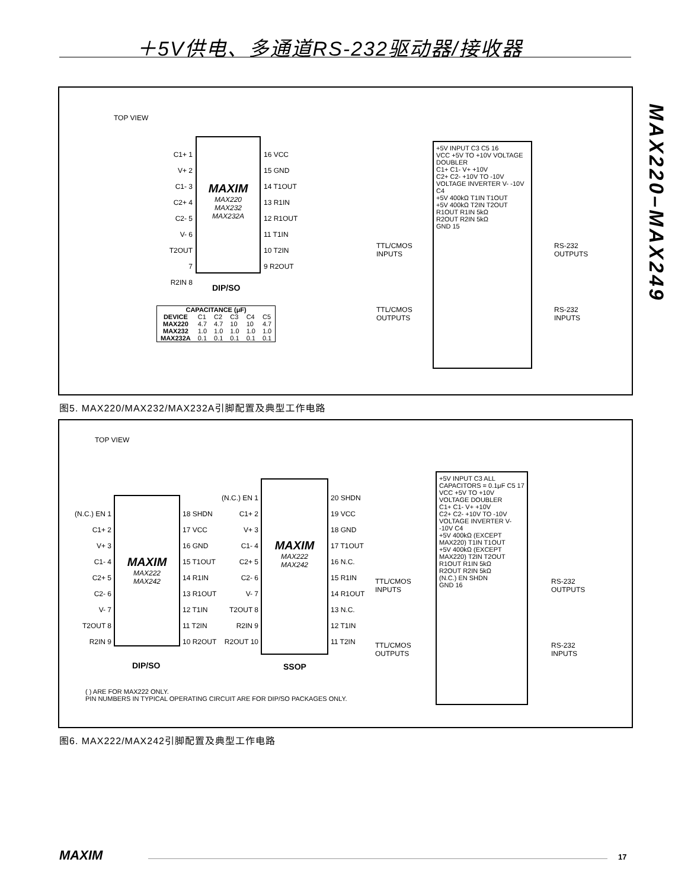＋5V供电、多通道RS-232驱动器/接收器
MAX220–MAX249
TOP VIEW
MAXIM
MAX220
MAX232
MAX232A
C1+ 1
V+ 2
C1- 3
C2+ 4
C2- 5
V- 6
T2OUT 7
R2IN 8
16 VCC
15 GND
14 T1OUT
13 R1IN
12 R1OUT
11 T1IN
10 T2IN
9 R2OUT
DIP/SO
| CAPACITANCE (μF) | | | | | |
| --- | --- | --- | --- | --- | --- |
| DEVICE | C1 | C2 | C3 | C4 | C5 |
| MAX220 | 4.7 | 4.7 | 10 | 10 | 4.7 |
| MAX232 | 1.0 | 1.0 | 1.0 | 1.0 | 1.0 |
| MAX232A | 0.1 | 0.1 | 0.1 | 0.1 | 0.1 |
+5V INPUT C3 C5 16
VCC +5V TO +10V VOLTAGE DOUBLER
C1+ C1- V+ +10V
C2+ C2- +10V TO -10V VOLTAGE INVERTER V- -10V C4
+5V 400kΩ T1IN T1OUT
+5V 400kΩ T2IN T2OUT
R1OUT R1IN 5kΩ
R2OUT R2IN 5kΩ
GND 15
TTL/CMOS
INPUTS
RS-232
OUTPUTS
TTL/CMOS
OUTPUTS
RS-232
INPUTS
图5. MAX220/MAX232/MAX232A引脚配置及典型工作电路
TOP VIEW
MAXIM
MAX222
MAX242
(N.C.) EN 1
C1+ 2
V+ 3
C1- 4
C2+ 5
C2- 6
V- 7
T2OUT 8
R2IN 9
18 SHDN
17 VCC
16 GND
15 T1OUT
14 R1IN
13 R1OUT
12 T1IN
11 T2IN
10 R2OUT
DIP/SO
MAXIM
MAX222
MAX242
(N.C.) EN 1
C1+ 2
V+ 3
C1- 4
C2+ 5
C2- 6
V- 7
T2OUT 8
R2IN 9
R2OUT 10
20 SHDN
19 VCC
18 GND
17 T1OUT
16 N.C.
15 R1IN
14 R1OUT
13 N.C.
12 T1IN
11 T2IN
SSOP
( ) ARE FOR MAX222 ONLY.
PIN NUMBERS IN TYPICAL OPERATING CIRCUIT ARE FOR DIP/SO PACKAGES ONLY.
+5V INPUT C3 ALL CAPACITORS = 0.1μF C5 17
VCC +5V TO +10V VOLTAGE DOUBLER
C1+ C1- V+ +10V
C2+ C2- +10V TO -10V VOLTAGE INVERTER V- -10V C4
+5V 400kΩ (EXCEPT MAX220) T1IN T1OUT
+5V 400kΩ (EXCEPT MAX220) T2IN T2OUT
R1OUT R1IN 5kΩ
R2OUT R2IN 5kΩ
(N.C.) EN SHDN
GND 16
TTL/CMOS
INPUTS
RS-232
OUTPUTS
TTL/CMOS
OUTPUTS
RS-232
INPUTS
图6. MAX222/MAX242引脚配置及典型工作电路
MAXIM 17